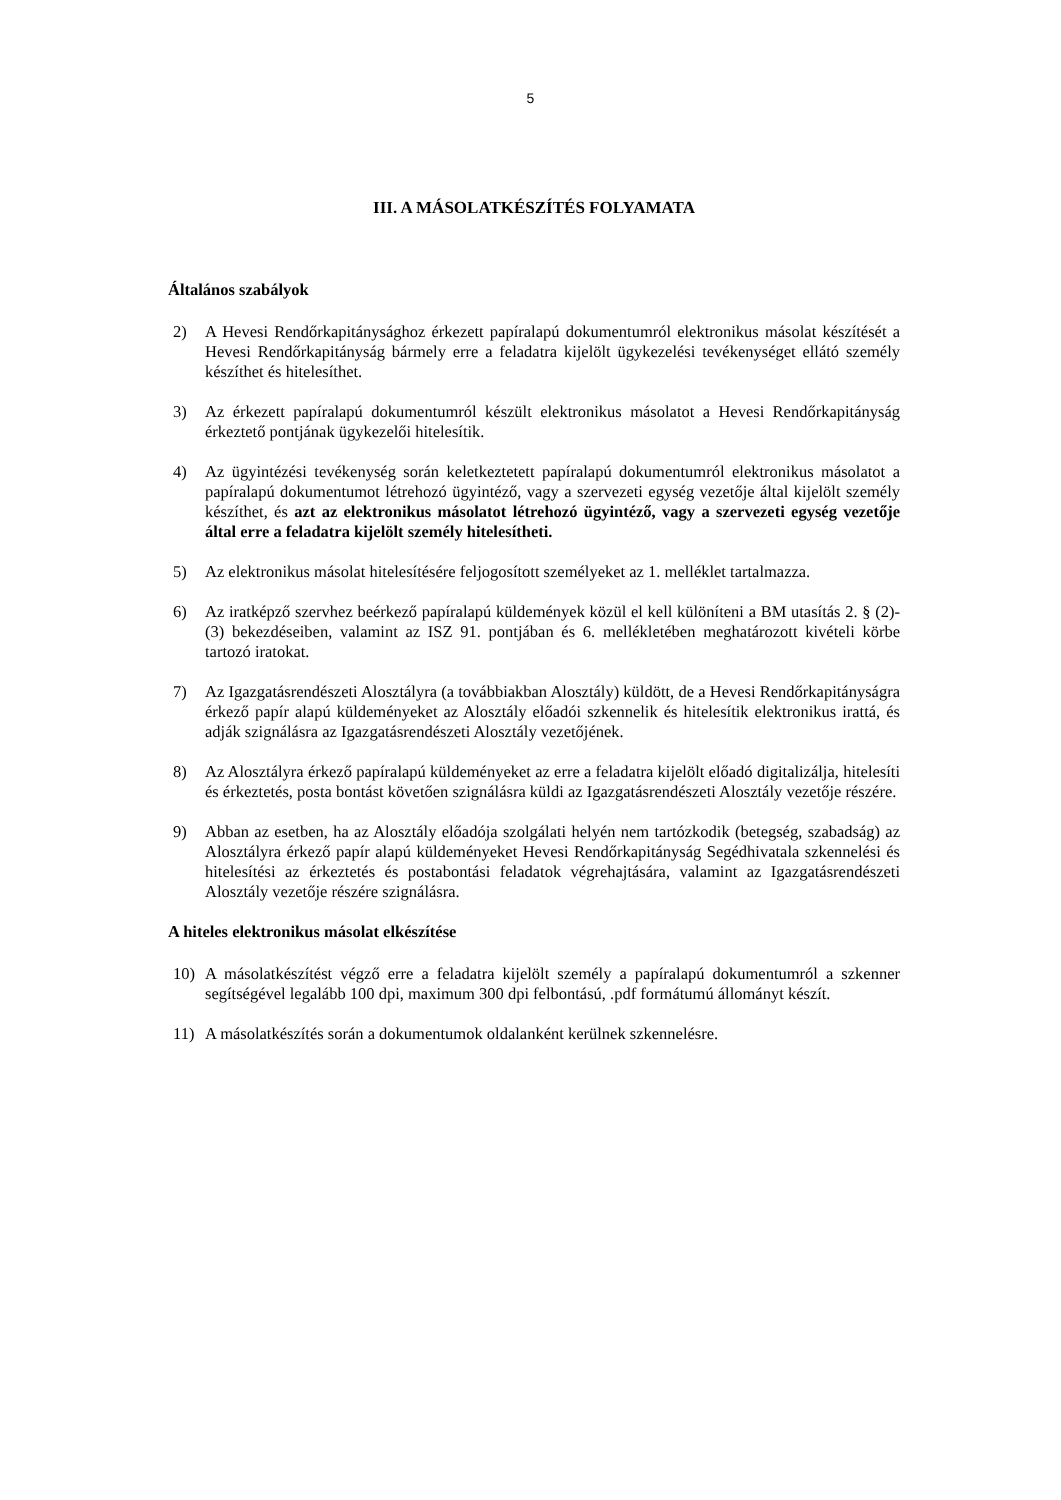5
III. A MÁSOLATKÉSZÍTÉS FOLYAMATA
Általános szabályok
2) A Hevesi Rendőrkapitánysághoz érkezett papíralapú dokumentumról elektronikus másolat készítését a Hevesi Rendőrkapitányság bármely erre a feladatra kijelölt ügykezelési tevékenységet ellátó személy készíthet és hitelesíthet.
3) Az érkezett papíralapú dokumentumról készült elektronikus másolatot a Hevesi Rendőrkapitányság érkeztető pontjának ügykezelői hitelesítik.
4) Az ügyintézési tevékenység során keletkeztetett papíralapú dokumentumról elektronikus másolatot a papíralapú dokumentumot létrehozó ügyintéző, vagy a szervezeti egység vezetője által kijelölt személy készíthet, és azt az elektronikus másolatot létrehozó ügyintéző, vagy a szervezeti egység vezetője által erre a feladatra kijelölt személy hitelesítheti.
5) Az elektronikus másolat hitelesítésére feljogosított személyeket az 1. melléklet tartalmazza.
6) Az iratképző szervhez beérkező papíralapú küldemények közül el kell különíteni a BM utasítás 2. § (2)-(3) bekezdéseiben, valamint az ISZ 91. pontjában és 6. mellékletében meghatározott kivételi körbe tartozó iratokat.
7) Az Igazgatásrendészeti Alosztályra (a továbbiakban Alosztály) küldött, de a Hevesi Rendőrkapitányságra érkező papír alapú küldeményeket az Alosztály előadói szkennelik és hitelesítik elektronikus irattá, és adják szignálásra az Igazgatásrendészeti Alosztály vezetőjének.
8) Az Alosztályra érkező papíralapú küldeményeket az erre a feladatra kijelölt előadó digitalizálja, hitelesíti és érkeztetés, posta bontást követően szignálásra küldi az Igazgatásrendészeti Alosztály vezetője részére.
9) Abban az esetben, ha az Alosztály előadója szolgálati helyén nem tartózkodik (betegség, szabadság) az Alosztályra érkező papír alapú küldeményeket Hevesi Rendőrkapitányság Segédhivatala szkennelési és hitelesítési az érkeztetés és postabontási feladatok végrehajtására, valamint az Igazgatásrendészeti Alosztály vezetője részére szignálásra.
A hiteles elektronikus másolat elkészítése
10) A másolatkészítést végző erre a feladatra kijelölt személy a papíralapú dokumentumról a szkenner segítségével legalább 100 dpi, maximum 300 dpi felbontású, .pdf formátumú állományt készít.
11) A másolatkészítés során a dokumentumok oldalanként kerülnek szkennelésre.